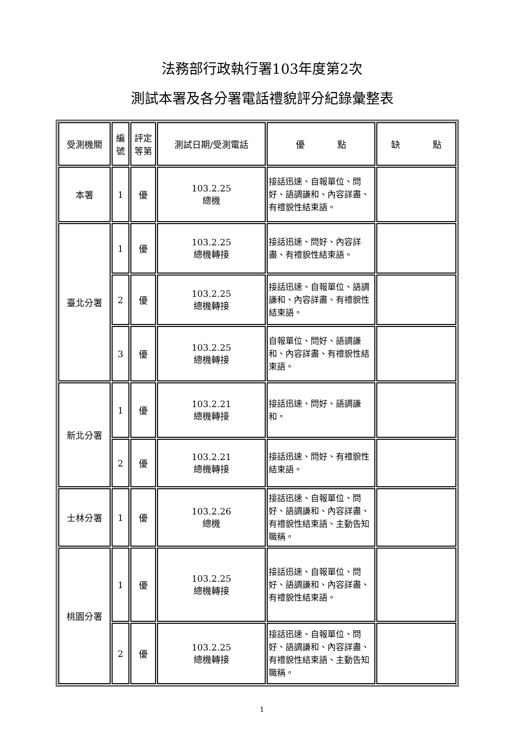法務部行政執行署103年度第2次
測試本署及各分署電話禮貌評分紀錄彙整表
| 受測機關 | 編號 | 評定等第 | 測試日期/受測電話 | 優 點 | 缺 點 |
| --- | --- | --- | --- | --- | --- |
| 本署 | 1 | 優 | 103.2.25 總機 | 接話迅速、自報單位、問好、語調謙和、內容詳盡、有禮貌性結束語。 | |
| 臺北分署 | 1 | 優 | 103.2.25 總機轉接 | 接話迅速、問好、內容詳盡、有禮貌性結束語。 | |
| | 2 | 優 | 103.2.25 總機轉接 | 接話迅速、自報單位、語調謙和、內容詳盡、有禮貌性結束語。 | |
| | 3 | 優 | 103.2.25 總機轉接 | 自報單位、問好、語調謙和、內容詳盡、有禮貌性結束語。 | |
| 新北分署 | 1 | 優 | 103.2.21 總機轉接 | 接話迅速、問好、語調謙和。 | |
| | 2 | 優 | 103.2.21 總機轉接 | 接話迅速、問好、有禮貌性結束語。 | |
| 士林分署 | 1 | 優 | 103.2.26 總機 | 接話迅速、自報單位、問好、語調謙和、內容詳盡、有禮貌性結束語、主動告知職稱。 | |
| 桃園分署 | 1 | 優 | 103.2.25 總機轉接 | 接話迅速、自報單位、問好、語調謙和、內容詳盡、有禮貌性結束語。 | |
| | 2 | 優 | 103.2.25 總機轉接 | 接話迅速、自報單位、問好、語調謙和、內容詳盡、有禮貌性結束語、主動告知職稱。 | |
1